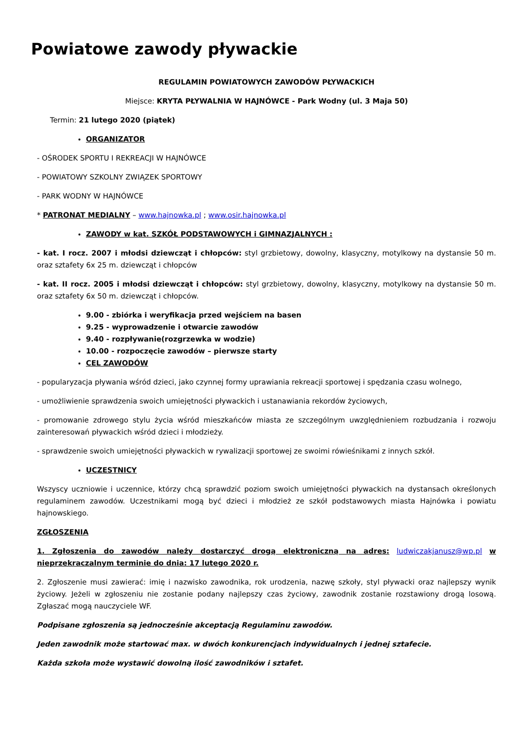Powiatowe zawody pływackie
REGULAMIN POWIATOWYCH ZAWODÓW PŁYWACKICH
Miejsce: KRYTA PŁYWALNIA W HAJNÓWCE - Park Wodny (ul. 3 Maja 50)
Termin: 21 lutego 2020 (piątek)
ORGANIZATOR
- OŚRODEK SPORTU I REKREACJI W HAJNÓWCE
- POWIATOWY SZKOLNY ZWIĄZEK SPORTOWY
- PARK WODNY W HAJNÓWCE
* PATRONAT MEDIALNY – www.hajnowka.pl ; www.osir.hajnowka.pl
ZAWODY w kat. SZKÓŁ PODSTAWOWYCH i GIMNAZJALNYCH :
- kat. I rocz. 2007 i młodsi dziewcząt i chłopców: styl grzbietowy, dowolny, klasyczny, motylkowy na dystansie 50 m. oraz sztafety 6x 25 m. dziewcząt i chłopców
- kat. II rocz. 2005 i młodsi dziewcząt i chłopców: styl grzbietowy, dowolny, klasyczny, motylkowy na dystansie 50 m. oraz sztafety 6x 50 m. dziewcząt i chłopców.
9.00 - zbiórka i weryfikacja przed wejściem na basen
9.25 - wyprowadzenie i otwarcie zawodów
9.40 - rozpływanie(rozgrzewka w wodzie)
10.00 - rozpoczęcie zawodów – pierwsze starty
CEL ZAWODÓW
- popularyzacja pływania wśród dzieci, jako czynnej formy uprawiania rekreacji sportowej i spędzania czasu wolnego,
- umożliwienie sprawdzenia swoich umiejętności pływackich i ustanawiania rekordów życiowych,
- promowanie zdrowego stylu życia wśród mieszkańców miasta ze szczególnym uwzględnieniem rozbudzania i rozwoju zainteresowań pływackich wśród dzieci i młodzieży.
- sprawdzenie swoich umiejętności pływackich w rywalizacji sportowej ze swoimi rówieśnikami z innych szkół.
UCZESTNICY
Wszyscy uczniowie i uczennice, którzy chcą sprawdzić poziom swoich umiejętności pływackich na dystansach określonych regulaminem zawodów. Uczestnikami mogą być dzieci i młodzież ze szkół podstawowych miasta Hajnówka i powiatu hajnowskiego.
ZGŁOSZENIA
1. Zgłoszenia do zawodów należy dostarczyć drogą elektroniczną na adres: ludwiczakjanusz@wp.pl w nieprzekraczalnym terminie do dnia: 17 lutego 2020 r.
2. Zgłoszenie musi zawierać: imię i nazwisko zawodnika, rok urodzenia, nazwę szkoły, styl pływacki oraz najlepszy wynik życiowy. Jeżeli w zgłoszeniu nie zostanie podany najlepszy czas życiowy, zawodnik zostanie rozstawiony drogą losową. Zgłaszać mogą nauczyciele WF.
Podpisane zgłoszenia są jednocześnie akceptacją Regulaminu zawodów.
Jeden zawodnik może startować max. w dwóch konkurencjach indywidualnych i jednej sztafecie.
Każda szkoła może wystawić dowolną ilość zawodników i sztafet.